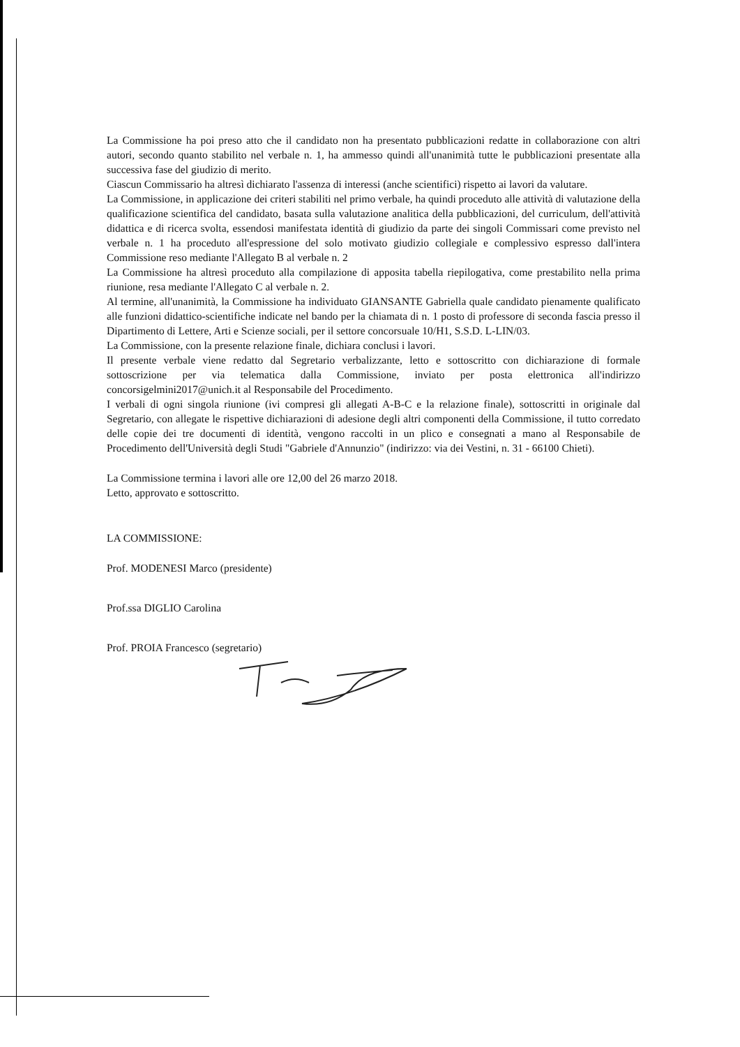La Commissione ha poi preso atto che il candidato non ha presentato pubblicazioni redatte in collaborazione con altri autori, secondo quanto stabilito nel verbale n. 1, ha ammesso quindi all'unanimità tutte le pubblicazioni presentate alla successiva fase del giudizio di merito.
Ciascun Commissario ha altresì dichiarato l'assenza di interessi (anche scientifici) rispetto ai lavori da valutare.
La Commissione, in applicazione dei criteri stabiliti nel primo verbale, ha quindi proceduto alle attività di valutazione della qualificazione scientifica del candidato, basata sulla valutazione analitica della pubblicazioni, del curriculum, dell'attività didattica e di ricerca svolta, essendosi manifestata identità di giudizio da parte dei singoli Commissari come previsto nel verbale n. 1 ha proceduto all'espressione del solo motivato giudizio collegiale e complessivo espresso dall'intera Commissione reso mediante l'Allegato B al verbale n. 2
La Commissione ha altresì proceduto alla compilazione di apposita tabella riepilogativa, come prestabilito nella prima riunione, resa mediante l'Allegato C al verbale n. 2.
Al termine, all'unanimità, la Commissione ha individuato GIANSANTE Gabriella quale candidato pienamente qualificato alle funzioni didattico-scientifiche indicate nel bando per la chiamata di n. 1 posto di professore di seconda fascia presso il Dipartimento di Lettere, Arti e Scienze sociali, per il settore concorsuale 10/H1, S.S.D. L-LIN/03.
La Commissione, con la presente relazione finale, dichiara conclusi i lavori.
Il presente verbale viene redatto dal Segretario verbalizzante, letto e sottoscritto con dichiarazione di formale sottoscrizione per via telematica dalla Commissione, inviato per posta elettronica all'indirizzo concorsigelmini2017@unich.it al Responsabile del Procedimento.
I verbali di ogni singola riunione (ivi compresi gli allegati A-B-C e la relazione finale), sottoscritti in originale dal Segretario, con allegate le rispettive dichiarazioni di adesione degli altri componenti della Commissione, il tutto corredato delle copie dei tre documenti di identità, vengono raccolti in un plico e consegnati a mano al Responsabile de Procedimento dell'Università degli Studi "Gabriele d'Annunzio" (indirizzo: via dei Vestini, n. 31 - 66100 Chieti).
La Commissione termina i lavori alle ore 12,00 del 26 marzo 2018.
Letto, approvato e sottoscritto.
LA COMMISSIONE:
Prof. MODENESI Marco (presidente)
Prof.ssa DIGLIO Carolina
Prof. PROIA Francesco (segretario)